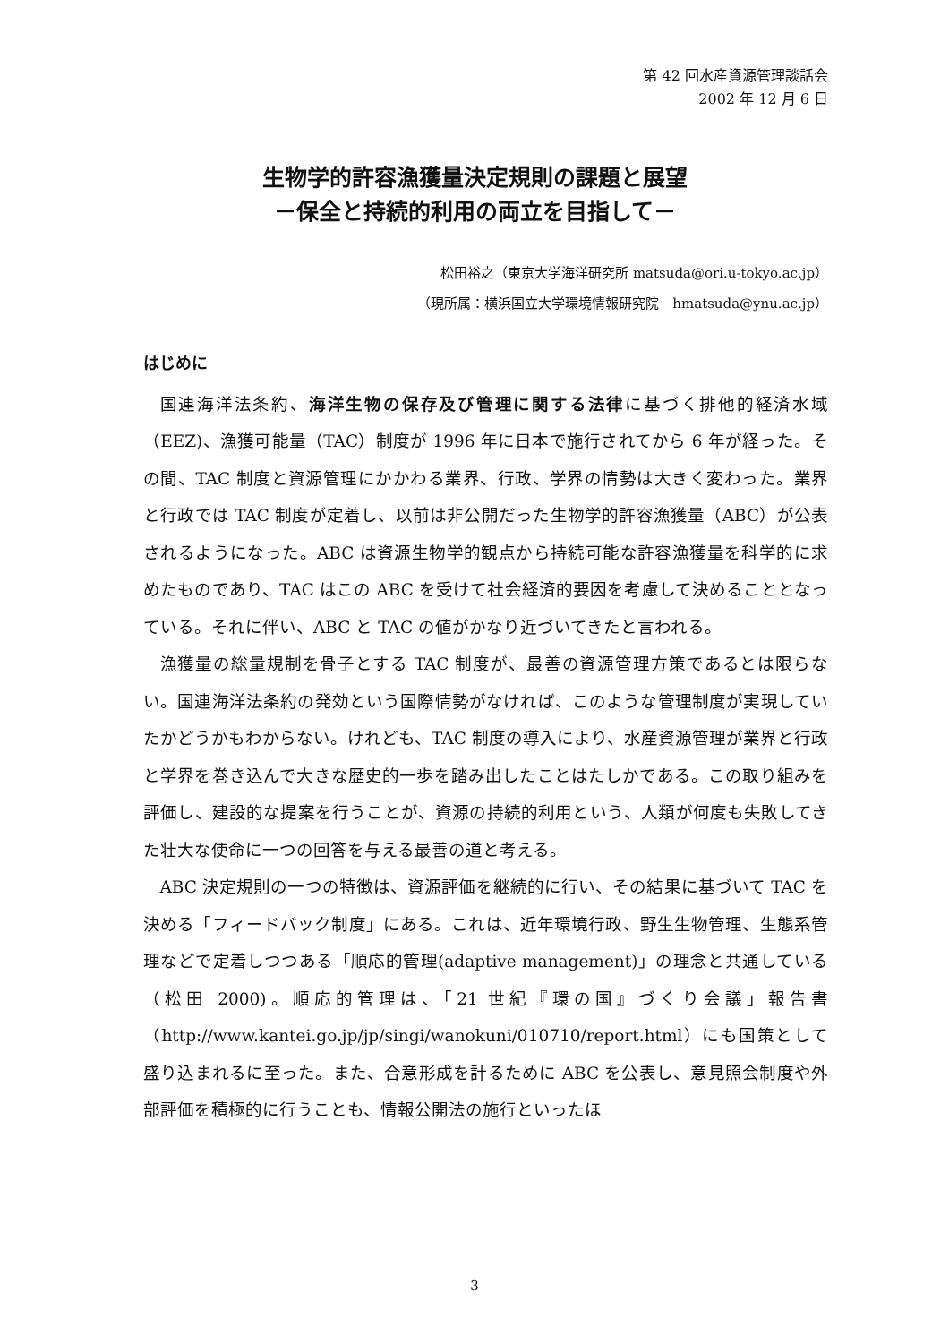第 42 回水産資源管理談話会
2002 年 12 月 6 日
生物学的許容漁獲量決定規則の課題と展望
－保全と持続的利用の両立を目指して－
松田裕之（東京大学海洋研究所 matsuda@ori.u-tokyo.ac.jp）
（現所属：横浜国立大学環境情報研究院　hmatsuda@ynu.ac.jp）
はじめに
国連海洋法条約、海洋生物の保存及び管理に関する法律に基づく排他的経済水域（EEZ)、漁獲可能量（TAC）制度が 1996 年に日本で施行されてから 6 年が経った。その間、TAC 制度と資源管理にかかわる業界、行政、学界の情勢は大きく変わった。業界と行政では TAC 制度が定着し、以前は非公開だった生物学的許容漁獲量（ABC）が公表されるようになった。ABC は資源生物学的観点から持続可能な許容漁獲量を科学的に求めたものであり、TAC はこの ABC を受けて社会経済的要因を考慮して決めることとなっている。それに伴い、ABC と TAC の値がかなり近づいてきたと言われる。
漁獲量の総量規制を骨子とする TAC 制度が、最善の資源管理方策であるとは限らない。国連海洋法条約の発効という国際情勢がなければ、このような管理制度が実現していたかどうかもわからない。けれども、TAC 制度の導入により、水産資源管理が業界と行政と学界を巻き込んで大きな歴史的一歩を踏み出したことはたしかである。この取り組みを評価し、建設的な提案を行うことが、資源の持続的利用という、人類が何度も失敗してきた壮大な使命に一つの回答を与える最善の道と考える。
ABC 決定規則の一つの特徴は、資源評価を継続的に行い、その結果に基づいて TAC を決める「フィードバック制度」にある。これは、近年環境行政、野生生物管理、生態系管理などで定着しつつある「順応的管理(adaptive management)」の理念と共通している（松田 2000)。順応的管理は、「21 世紀『環の国』づくり会議」報告書（http://www.kantei.go.jp/jp/singi/wanokuni/010710/report.html）にも国策として盛り込まれるに至った。また、合意形成を計るために ABC を公表し、意見照会制度や外部評価を積極的に行うことも、情報公開法の施行といったほ
3